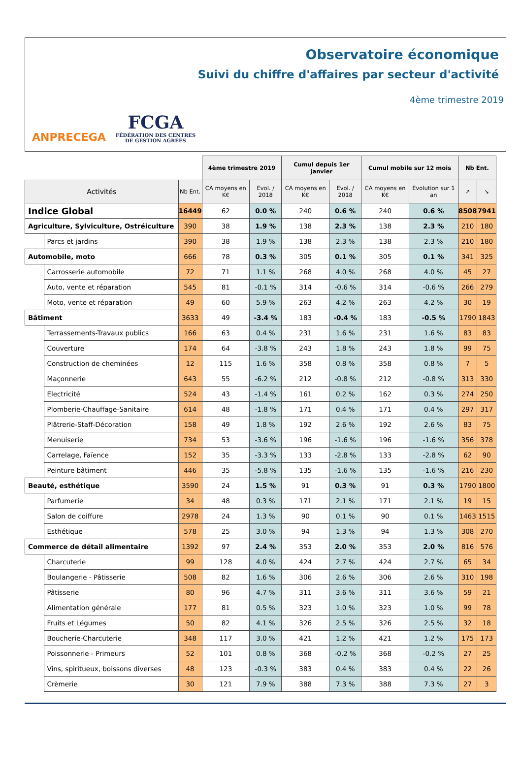Observatoire économique
Suivi du chiffre d'affaires par secteur d'activité
4ème trimestre 2019
ANPRECEGA
FCGA
FÉDÉRATION DES CENTRES
DE GESTION AGRÉÉS
| | | | 4ème trimestre 2019 | | Cumul depuis 1er janvier | | Cumul mobile sur 12 mois | | Nb Ent. | |
| Activités | | Nb Ent. | CA moyens en K€ | Evol. / 2018 | CA moyens en K€ | Evol. / 2018 | CA moyens en K€ | Evolution sur 1 an | ↗ | ↘ |
| Indice Global | | 16449 | 62 | 0.0 % | 240 | 0.6 % | 240 | 0.6 % | 8508 | 7941 |
| Agriculture, Sylviculture, Ostréiculture | | 390 | 38 | 1.9 % | 138 | 2.3 % | 138 | 2.3 % | 210 | 180 |
| | Parcs et jardins | 390 | 38 | 1.9 % | 138 | 2.3 % | 138 | 2.3 % | 210 | 180 |
| Automobile, moto | | 666 | 78 | 0.3 % | 305 | 0.1 % | 305 | 0.1 % | 341 | 325 |
| | Carrosserie automobile | 72 | 71 | 1.1 % | 268 | 4.0 % | 268 | 4.0 % | 45 | 27 |
| | Auto, vente et réparation | 545 | 81 | -0.1 % | 314 | -0.6 % | 314 | -0.6 % | 266 | 279 |
| | Moto, vente et réparation | 49 | 60 | 5.9 % | 263 | 4.2 % | 263 | 4.2 % | 30 | 19 |
| Bâtiment | | 3633 | 49 | -3.4 % | 183 | -0.4 % | 183 | -0.5 % | 1790 | 1843 |
| | Terrassements-Travaux publics | 166 | 63 | 0.4 % | 231 | 1.6 % | 231 | 1.6 % | 83 | 83 |
| | Couverture | 174 | 64 | -3.8 % | 243 | 1.8 % | 243 | 1.8 % | 99 | 75 |
| | Construction de cheminées | 12 | 115 | 1.6 % | 358 | 0.8 % | 358 | 0.8 % | 7 | 5 |
| | Maçonnerie | 643 | 55 | -6.2 % | 212 | -0.8 % | 212 | -0.8 % | 313 | 330 |
| | Electricité | 524 | 43 | -1.4 % | 161 | 0.2 % | 162 | 0.3 % | 274 | 250 |
| | Plomberie-Chauffage-Sanitaire | 614 | 48 | -1.8 % | 171 | 0.4 % | 171 | 0.4 % | 297 | 317 |
| | Plâtrerie-Staff-Décoration | 158 | 49 | 1.8 % | 192 | 2.6 % | 192 | 2.6 % | 83 | 75 |
| | Menuiserie | 734 | 53 | -3.6 % | 196 | -1.6 % | 196 | -1.6 % | 356 | 378 |
| | Carrelage, Faïence | 152 | 35 | -3.3 % | 133 | -2.8 % | 133 | -2.8 % | 62 | 90 |
| | Peinture bâtiment | 446 | 35 | -5.8 % | 135 | -1.6 % | 135 | -1.6 % | 216 | 230 |
| Beauté, esthétique | | 3590 | 24 | 1.5 % | 91 | 0.3 % | 91 | 0.3 % | 1790 | 1800 |
| | Parfumerie | 34 | 48 | 0.3 % | 171 | 2.1 % | 171 | 2.1 % | 19 | 15 |
| | Salon de coiffure | 2978 | 24 | 1.3 % | 90 | 0.1 % | 90 | 0.1 % | 1463 | 1515 |
| | Esthétique | 578 | 25 | 3.0 % | 94 | 1.3 % | 94 | 1.3 % | 308 | 270 |
| Commerce de détail alimentaire | | 1392 | 97 | 2.4 % | 353 | 2.0 % | 353 | 2.0 % | 816 | 576 |
| | Charcuterie | 99 | 128 | 4.0 % | 424 | 2.7 % | 424 | 2.7 % | 65 | 34 |
| | Boulangerie - Pâtisserie | 508 | 82 | 1.6 % | 306 | 2.6 % | 306 | 2.6 % | 310 | 198 |
| | Pâtisserie | 80 | 96 | 4.7 % | 311 | 3.6 % | 311 | 3.6 % | 59 | 21 |
| | Alimentation générale | 177 | 81 | 0.5 % | 323 | 1.0 % | 323 | 1.0 % | 99 | 78 |
| | Fruits et Légumes | 50 | 82 | 4.1 % | 326 | 2.5 % | 326 | 2.5 % | 32 | 18 |
| | Boucherie-Charcuterie | 348 | 117 | 3.0 % | 421 | 1.2 % | 421 | 1.2 % | 175 | 173 |
| | Poissonnerie - Primeurs | 52 | 101 | 0.8 % | 368 | -0.2 % | 368 | -0.2 % | 27 | 25 |
| | Vins, spiritueux, boissons diverses | 48 | 123 | -0.3 % | 383 | 0.4 % | 383 | 0.4 % | 22 | 26 |
| | Crèmerie | 30 | 121 | 7.9 % | 388 | 7.3 % | 388 | 7.3 % | 27 | 3 |